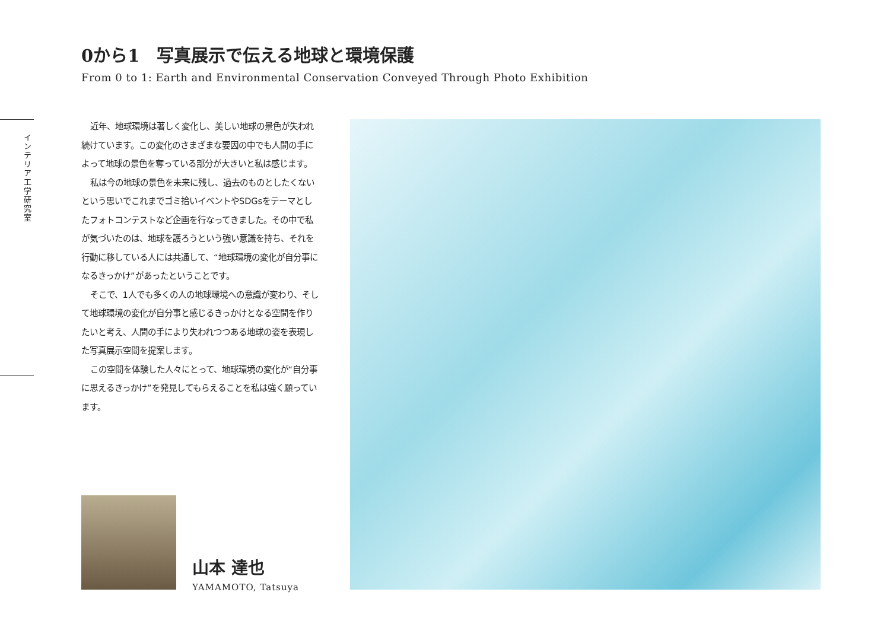0から1　写真展示で伝える地球と環境保護
From 0 to 1: Earth and Environmental Conservation Conveyed Through Photo Exhibition
インテリア工学研究室
近年、地球環境は著しく変化し、美しい地球の景色が失われ続けています。この変化のさまざまな要因の中でも人間の手によって地球の景色を奪っている部分が大きいと私は感じます。
私は今の地球の景色を未来に残し、過去のものとしたくないという思いでこれまでゴミ拾いイベントやSDGsをテーマとしたフォトコンテストなど企画を行なってきました。その中で私が気づいたのは、地球を護ろうという強い意識を持ち、それを行動に移している人には共通して、“地球環境の変化が自分事になるきっかけ”があったということです。
そこで、1人でも多くの人の地球環境への意識が変わり、そして地球環境の変化が自分事と感じるきっかけとなる空間を作りたいと考え、人間の手により失われつつある地球の姿を表現した写真展示空間を提案します。
この空間を体験した人々にとって、地球環境の変化が“自分事に思えるきっかけ”を発見してもらえることを私は強く願っています。
山本 達也
YAMAMOTO, Tatsuya